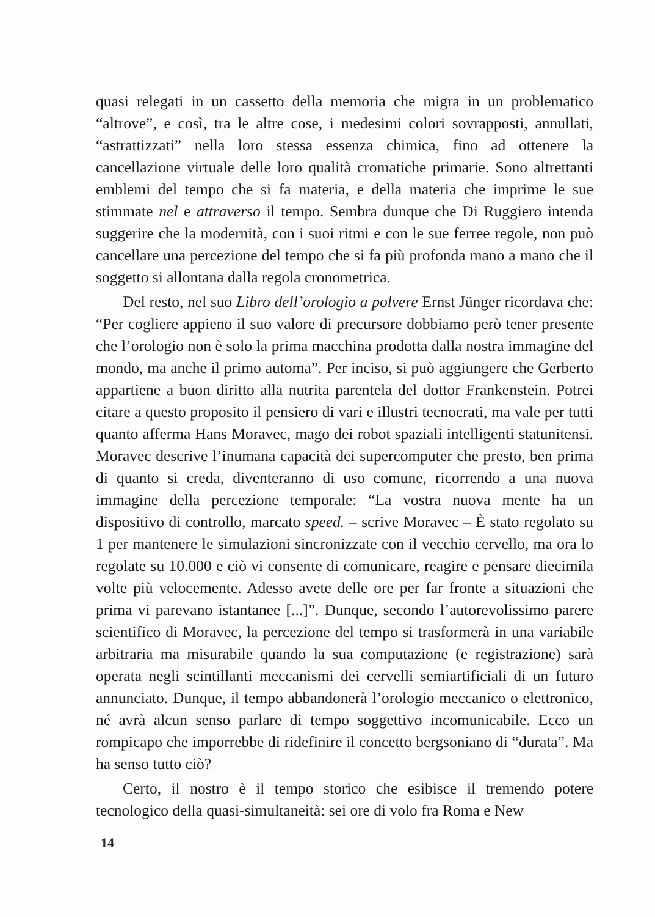quasi relegati in un cassetto della memoria che migra in un problematico “altrove”, e così, tra le altre cose, i medesimi colori sovrapposti, annullati, “astrattizzati” nella loro stessa essenza chimica, fino ad ottenere la cancellazione virtuale delle loro qualità cromatiche primarie. Sono altrettanti emblemi del tempo che si fa materia, e della materia che imprime le sue stimmate nel e attraverso il tempo. Sembra dunque che Di Ruggiero intenda suggerire che la modernità, con i suoi ritmi e con le sue ferree regole, non può cancellare una percezione del tempo che si fa più profonda mano a mano che il soggetto si allontana dalla regola cronometrica.
Del resto, nel suo Libro dell’orologio a polvere Ernst Jünger ricordava che: “Per cogliere appieno il suo valore di precursore dobbiamo però tener presente che l’orologio non è solo la prima macchina prodotta dalla nostra immagine del mondo, ma anche il primo automa”. Per inciso, si può aggiungere che Gerberto appartiene a buon diritto alla nutrita parentela del dottor Frankenstein. Potrei citare a questo proposito il pensiero di vari e illustri tecnocrati, ma vale per tutti quanto afferma Hans Moravec, mago dei robot spaziali intelligenti statunitensi. Moravec descrive l’inumana capacità dei supercomputer che presto, ben prima di quanto si creda, diventeranno di uso comune, ricorrendo a una nuova immagine della percezione temporale: “La vostra nuova mente ha un dispositivo di controllo, marcato speed. – scrive Moravec – È stato regolato su 1 per mantenere le simulazioni sincronizzate con il vecchio cervello, ma ora lo regolate su 10.000 e ciò vi consente di comunicare, reagire e pensare diecimila volte più velocemente. Adesso avete delle ore per far fronte a situazioni che prima vi parevano istantanee [...]”. Dunque, secondo l’autorevolissimo parere scientifico di Moravec, la percezione del tempo si trasformerà in una variabile arbitraria ma misurabile quando la sua computazione (e registrazione) sarà operata negli scintillanti meccanismi dei cervelli semiartificiali di un futuro annunciato. Dunque, il tempo abbandonerà l’orologio meccanico o elettronico, né avrà alcun senso parlare di tempo soggettivo incomunicabile. Ecco un rompicapo che imporrebbe di ridefinire il concetto bergsoniano di “durata”. Ma ha senso tutto ciò?
Certo, il nostro è il tempo storico che esibisce il tremendo potere tecnologico della quasi-simultaneità: sei ore di volo fra Roma e New
14